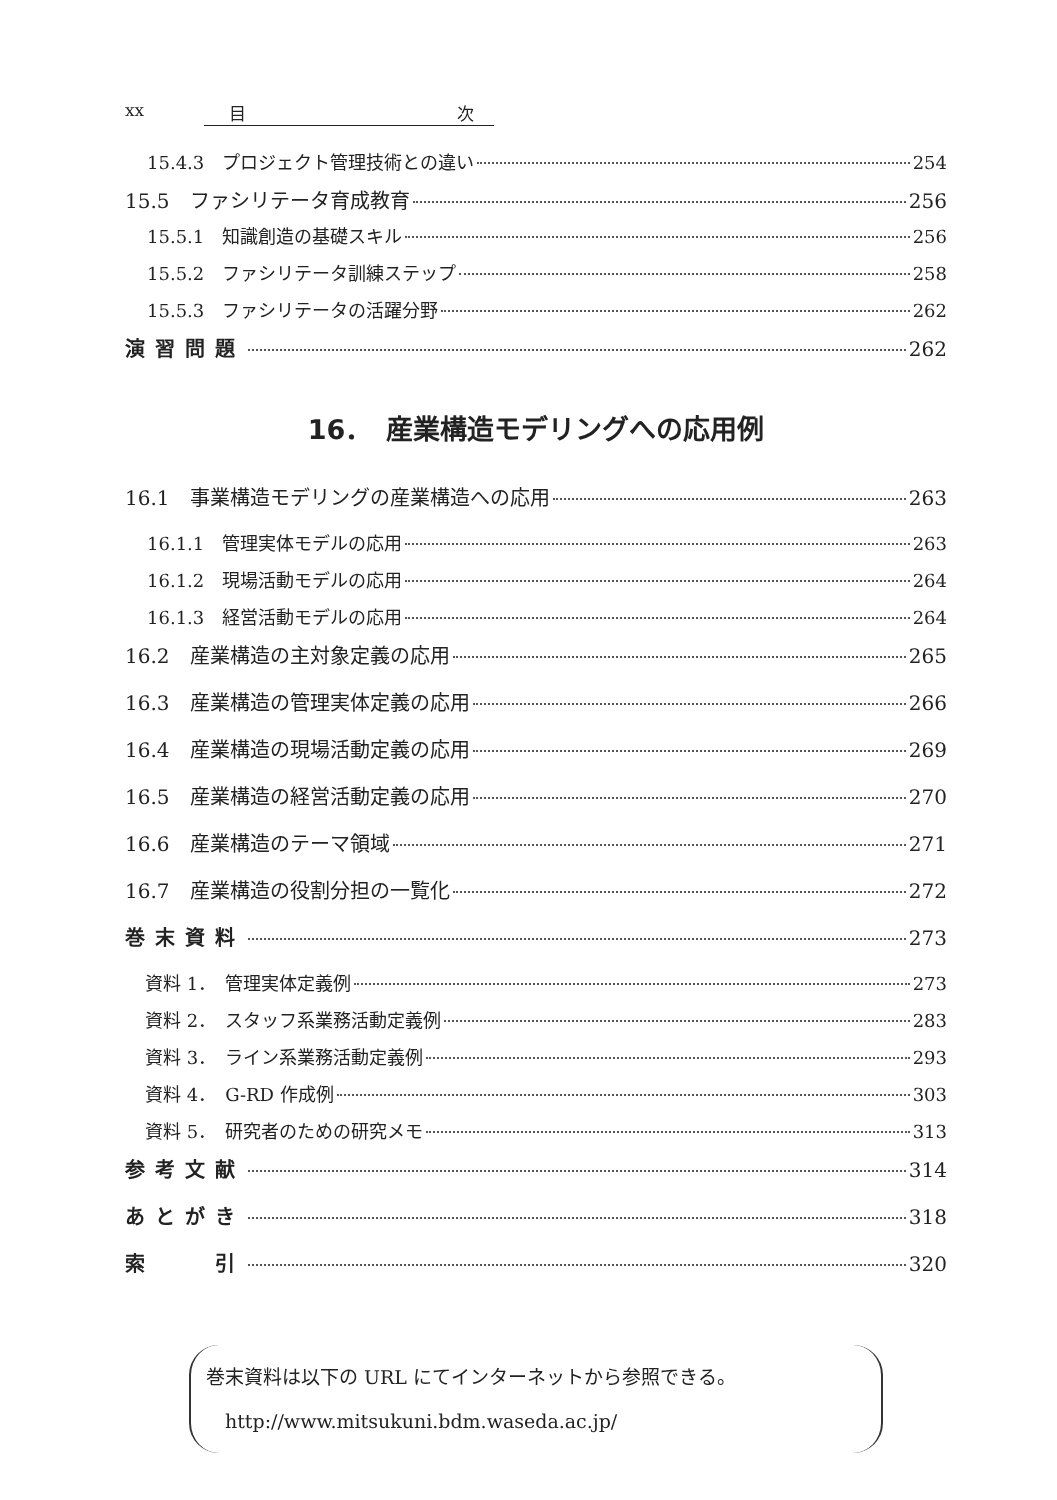xx 目 次
15.4.3　プロジェクト管理技術との違い 254
15.5　ファシリテータ育成教育 256
15.5.1　知識創造の基礎スキル 256
15.5.2　ファシリテータ訓練ステップ 258
15.5.3　ファシリテータの活躍分野 262
演習問題 262
16．　産業構造モデリングへの応用例
16.1　事業構造モデリングの産業構造への応用 263
16.1.1　管理実体モデルの応用 263
16.1.2　現場活動モデルの応用 264
16.1.3　経営活動モデルの応用 264
16.2　産業構造の主対象定義の応用 265
16.3　産業構造の管理実体定義の応用 266
16.4　産業構造の現場活動定義の応用 269
16.5　産業構造の経営活動定義の応用 270
16.6　産業構造のテーマ領域 271
16.7　産業構造の役割分担の一覧化 272
巻末資料 273
資料 1．　管理実体定義例 273
資料 2．　スタッフ系業務活動定義例 283
資料 3．　ライン系業務活動定義例 293
資料 4．　G-RD 作成例 303
資料 5．　研究者のための研究メモ 313
参考文献 314
あとがき 318
索　　引 320
巻末資料は以下の URL にてインターネットから参照できる。
　http://www.mitsukuni.bdm.waseda.ac.jp/